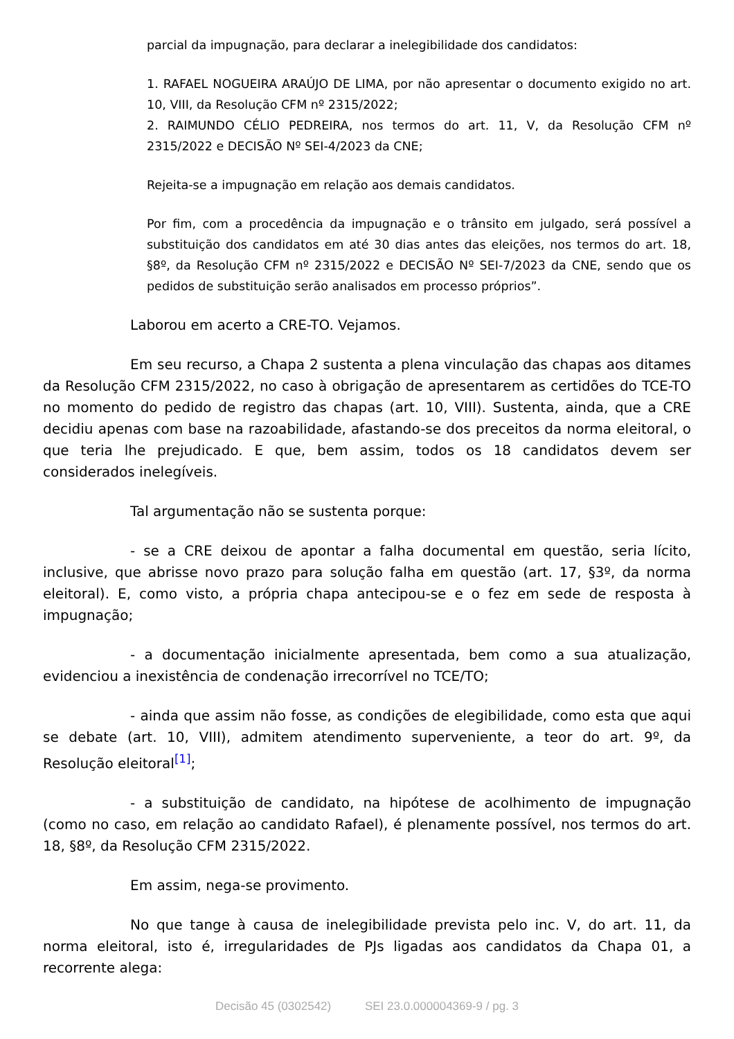parcial da impugnação, para declarar a inelegibilidade dos candidatos:
1. RAFAEL NOGUEIRA ARAÚJO DE LIMA, por não apresentar o documento exigido no art. 10, VIII, da Resolução CFM nº 2315/2022;
2. RAIMUNDO CÉLIO PEDREIRA, nos termos do art. 11, V, da Resolução CFM nº 2315/2022 e DECISÃO Nº SEI-4/2023 da CNE;
Rejeita-se a impugnação em relação aos demais candidatos.
Por fim, com a procedência da impugnação e o trânsito em julgado, será possível a substituição dos candidatos em até 30 dias antes das eleições, nos termos do art. 18, §8º, da Resolução CFM nº 2315/2022 e DECISÃO Nº SEI-7/2023 da CNE, sendo que os pedidos de substituição serão analisados em processo próprios”.
Laborou em acerto a CRE-TO. Vejamos.
Em seu recurso, a Chapa 2 sustenta a plena vinculação das chapas aos ditames da Resolução CFM 2315/2022, no caso à obrigação de apresentarem as certidões do TCE-TO no momento do pedido de registro das chapas (art. 10, VIII). Sustenta, ainda, que a CRE decidiu apenas com base na razoabilidade, afastando-se dos preceitos da norma eleitoral, o que teria lhe prejudicado. E que, bem assim, todos os 18 candidatos devem ser considerados inelegíveis.
Tal argumentação não se sustenta porque:
- se a CRE deixou de apontar a falha documental em questão, seria lícito, inclusive, que abrisse novo prazo para solução falha em questão (art. 17, §3º, da norma eleitoral). E, como visto, a própria chapa antecipou-se e o fez em sede de resposta à impugnação;
- a documentação inicialmente apresentada, bem como a sua atualização, evidenciou a inexistência de condenação irrecorrível no TCE/TO;
- ainda que assim não fosse, as condições de elegibilidade, como esta que aqui se debate (art. 10, VIII), admitem atendimento superveniente, a teor do art. 9º, da Resolução eleitoral<sup>[1]</sup>;
- a substituição de candidato, na hipótese de acolhimento de impugnação (como no caso, em relação ao candidato Rafael), é plenamente possível, nos termos do art. 18, §8º, da Resolução CFM 2315/2022.
Em assim, nega-se provimento.
No que tange à causa de inelegibilidade prevista pelo inc. V, do art. 11, da norma eleitoral, isto é, irregularidades de PJs ligadas aos candidatos da Chapa 01, a recorrente alega:
Decisão 45 (0302542) SEI 23.0.000004369-9 / pg. 3